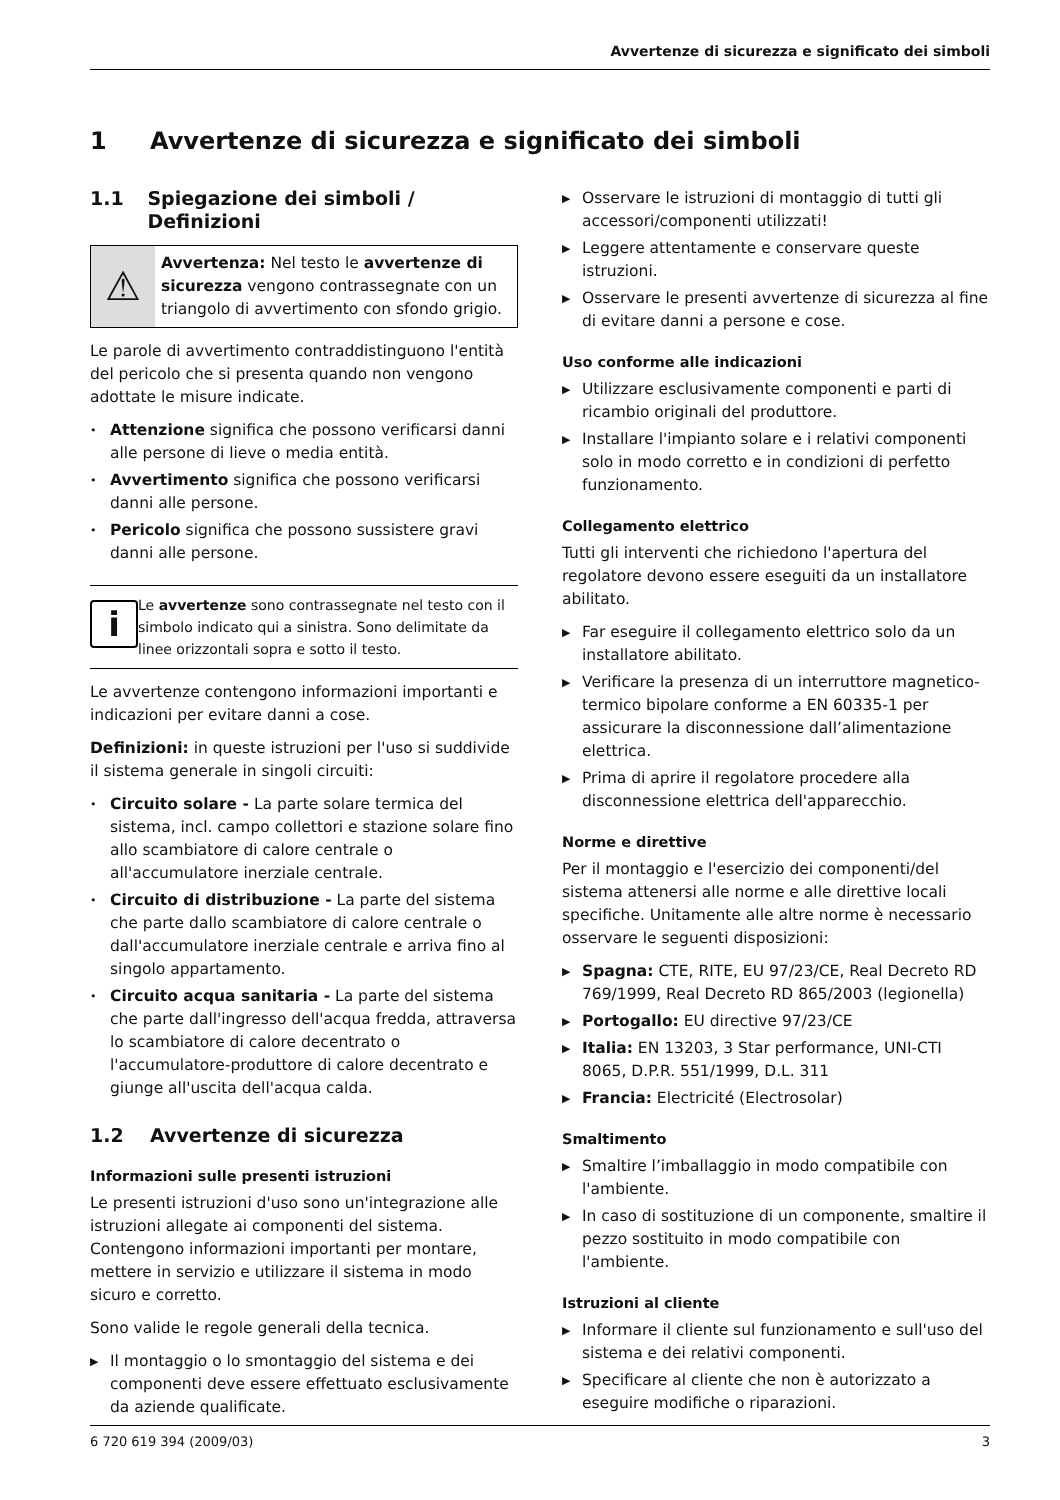Avvertenze di sicurezza e significato dei simboli
1 Avvertenze di sicurezza e significato dei simboli
1.1 Spiegazione dei simboli / Definizioni
⚠
Avvertenza: Nel testo le avvertenze di sicurezza vengono contrassegnate con un triangolo di avvertimento con sfondo grigio.
Le parole di avvertimento contraddistinguono l'entità del pericolo che si presenta quando non vengono adottate le misure indicate.
• Attenzione significa che possono verificarsi danni alle persone di lieve o media entità.
• Avvertimento significa che possono verificarsi danni alle persone.
• Pericolo significa che possono sussistere gravi danni alle persone.
i
Le avvertenze sono contrassegnate nel testo con il simbolo indicato qui a sinistra. Sono delimitate da linee orizzontali sopra e sotto il testo.
Le avvertenze contengono informazioni importanti e indicazioni per evitare danni a cose.
Definizioni: in queste istruzioni per l'uso si suddivide il sistema generale in singoli circuiti:
• Circuito solare - La parte solare termica del sistema, incl. campo collettori e stazione solare fino allo scambiatore di calore centrale o all'accumulatore inerziale centrale.
• Circuito di distribuzione - La parte del sistema che parte dallo scambiatore di calore centrale o dall'accumulatore inerziale centrale e arriva fino al singolo appartamento.
• Circuito acqua sanitaria - La parte del sistema che parte dall'ingresso dell'acqua fredda, attraversa lo scambiatore di calore decentrato o l'accumulatore-produttore di calore decentrato e giunge all'uscita dell'acqua calda.
1.2 Avvertenze di sicurezza
Informazioni sulle presenti istruzioni
Le presenti istruzioni d'uso sono un'integrazione alle istruzioni allegate ai componenti del sistema. Contengono informazioni importanti per montare, mettere in servizio e utilizzare il sistema in modo sicuro e corretto.
Sono valide le regole generali della tecnica.
▶ Il montaggio o lo smontaggio del sistema e dei componenti deve essere effettuato esclusivamente da aziende qualificate.
▶ Osservare le istruzioni di montaggio di tutti gli accessori/componenti utilizzati!
▶ Leggere attentamente e conservare queste istruzioni.
▶ Osservare le presenti avvertenze di sicurezza al fine di evitare danni a persone e cose.
Uso conforme alle indicazioni
▶ Utilizzare esclusivamente componenti e parti di ricambio originali del produttore.
▶ Installare l'impianto solare e i relativi componenti solo in modo corretto e in condizioni di perfetto funzionamento.
Collegamento elettrico
Tutti gli interventi che richiedono l'apertura del regolatore devono essere eseguiti da un installatore abilitato.
▶ Far eseguire il collegamento elettrico solo da un installatore abilitato.
▶ Verificare la presenza di un interruttore magnetico-termico bipolare conforme a EN 60335-1 per assicurare la disconnessione dall’alimentazione elettrica.
▶ Prima di aprire il regolatore procedere alla disconnessione elettrica dell'apparecchio.
Norme e direttive
Per il montaggio e l'esercizio dei componenti/del sistema attenersi alle norme e alle direttive locali specifiche. Unitamente alle altre norme è necessario osservare le seguenti disposizioni:
▶ Spagna: CTE, RITE, EU 97/23/CE, Real Decreto RD 769/1999, Real Decreto RD 865/2003 (legionella)
▶ Portogallo: EU directive 97/23/CE
▶ Italia: EN 13203, 3 Star performance, UNI-CTI 8065, D.P.R. 551/1999, D.L. 311
▶ Francia: Electricité (Electrosolar)
Smaltimento
▶ Smaltire l’imballaggio in modo compatibile con l'ambiente.
▶ In caso di sostituzione di un componente, smaltire il pezzo sostituito in modo compatibile con l'ambiente.
Istruzioni al cliente
▶ Informare il cliente sul funzionamento e sull'uso del sistema e dei relativi componenti.
▶ Specificare al cliente che non è autorizzato a eseguire modifiche o riparazioni.
6 720 619 394 (2009/03) 3